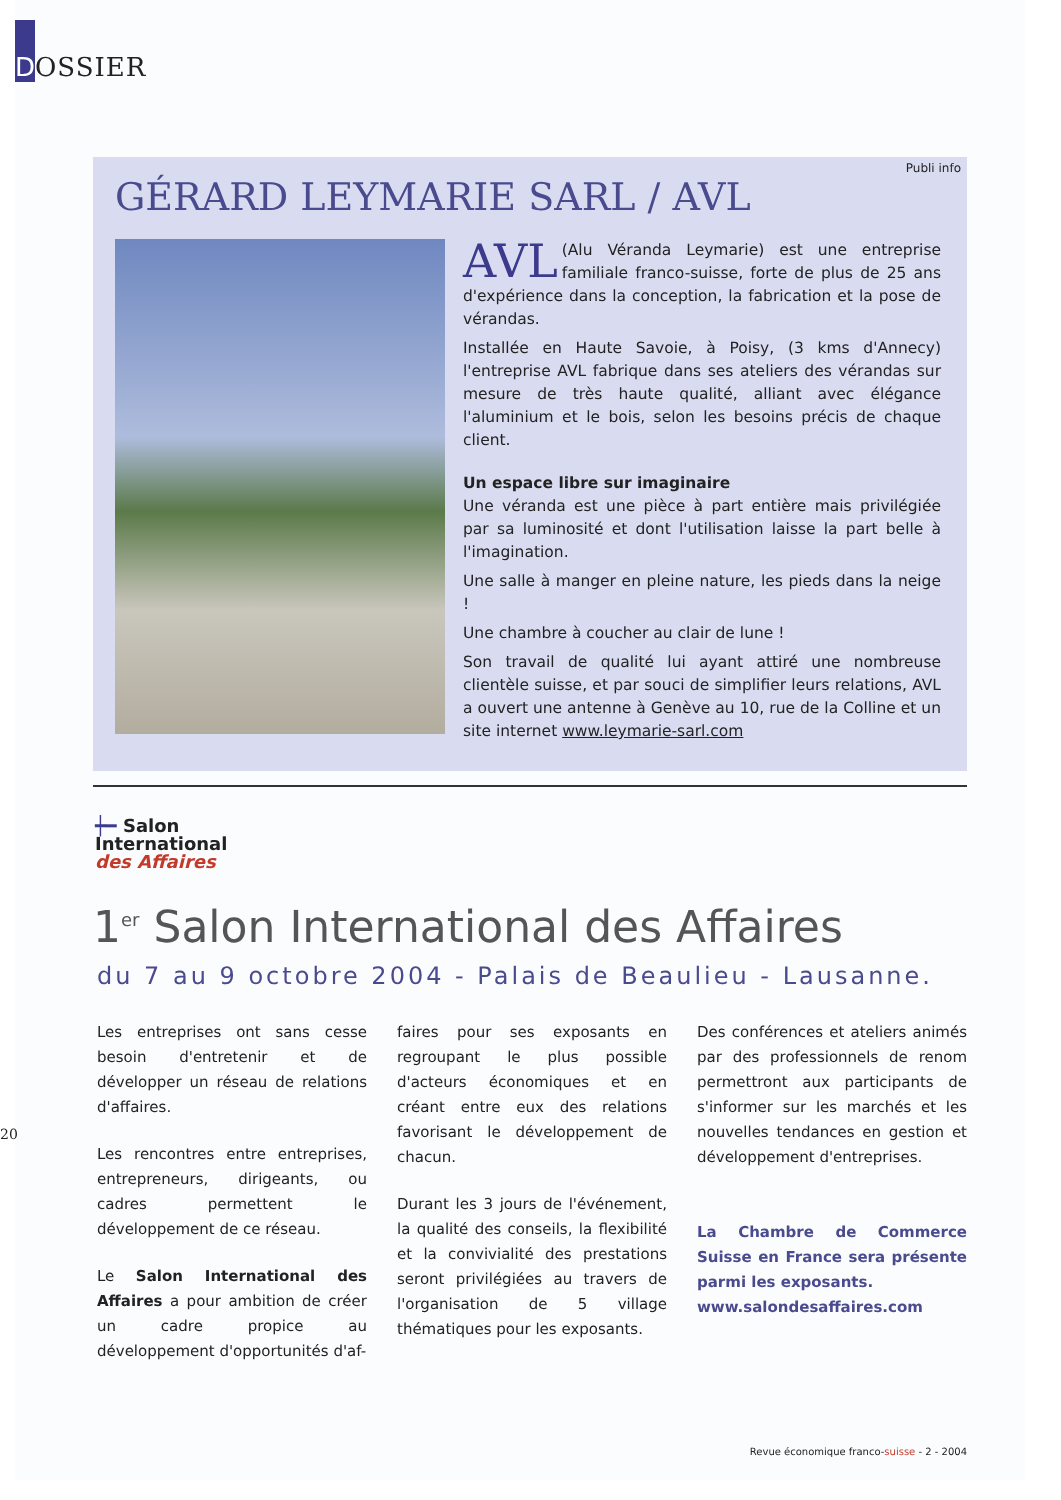D
OSSIER
Publi info
GÉRARD LEYMARIE SARL / AVL
AVL (Alu Véranda Leymarie) est une entreprise familiale franco-suisse, forte de plus de 25 ans d'expérience dans la conception, la fabrication et la pose de vérandas.
Installée en Haute Savoie, à Poisy, (3 kms d'Annecy) l'entreprise AVL fabrique dans ses ateliers des vérandas sur mesure de très haute qualité, alliant avec élégance l'aluminium et le bois, selon les besoins précis de chaque client.
Un espace libre sur imaginaire
Une véranda est une pièce à part entière mais privilégiée par sa luminosité et dont l'utilisation laisse la part belle à l'imagination.
Une salle à manger en pleine nature, les pieds dans la neige !
Une chambre à coucher au clair de lune !
Son travail de qualité lui ayant attiré une nombreuse clientèle suisse, et par souci de simplifier leurs relations, AVL a ouvert une antenne à Genève au 10, rue de la Colline et un site internet www.leymarie-sarl.com
┿━ Salon
International
des Affaires
1<sup>er</sup> Salon International des Affaires
du 7 au 9 octobre 2004 - Palais de Beaulieu - Lausanne.
Les entreprises ont sans cesse besoin d'entretenir et de développer un réseau de relations d'affaires.
Les rencontres entre entreprises, entrepreneurs, dirigeants, ou cadres permettent le développement de ce réseau.
Le Salon International des Affaires a pour ambition de créer un cadre propice au développement d'opportunités d'af-
faires pour ses exposants en regroupant le plus possible d'acteurs économiques et en créant entre eux des relations favorisant le développement de chacun.
Durant les 3 jours de l'événement, la qualité des conseils, la flexibilité et la convivialité des prestations seront privilégiées au travers de l'organisation de 5 village thématiques pour les exposants.
Des conférences et ateliers animés par des professionnels de renom permettront aux participants de s'informer sur les marchés et les nouvelles tendances en gestion et développement d'entreprises.
La Chambre de Commerce Suisse en France sera présente parmi les exposants.
www.salondesaffaires.com
20
Revue économique franco-suisse - 2 - 2004